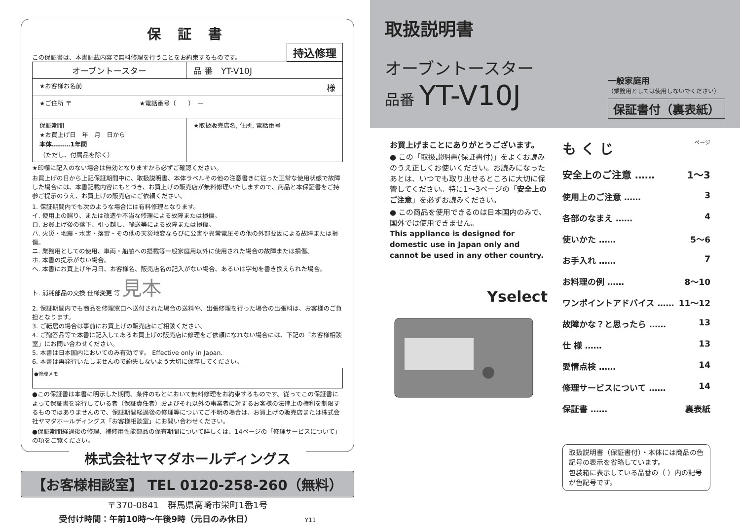保 証 書
この保証書は、本書記載内容で無料修理を行うことをお約束するものです。 持込修理
| オーブントースター | 品 番 YT-V10J |
| ★お客様お名前 様 | |
| ★ご住所 〒 ★電話番号（ ） － | |
| 保証期間 ★お買上げ日 年 月 日から 本体………1年間 （ただし、付属品を除く） | ★取扱販売店名, 住所, 電話番号 |
★印欄に記入のない場合は無効となりますから必ずご確認ください。
お買上げの日から上記保証期間中に、取扱説明書、本体ラベルその他の注意書きに従った正常な使用状態で故障した場合には、本書記載内容にもとづき、お買上げの販売店が無料修理いたしますので、商品と本保証書をご持参ご提示のうえ、お買上げの販売店にご依頼ください。
1. 保証期間内でも次のような場合には有料修理となります。
イ. 使用上の誤り、または改造や不当な修理による故障または損傷。
ロ. お買上げ後の落下、引っ越し、輸送等による故障または損傷。
ハ. 火災・地震・水害・落雷・その他の天災地変ならびに公害や異常電圧その他の外部要因による故障または損傷。
ニ. 業務用としての使用、車両・船舶への搭載等一般家庭用以外に使用された場合の故障または損傷。
ホ. 本書の提示がない場合。
ヘ. 本書にお買上げ年月日、お客様名、販売店名の記入がない場合、あるいは字句を書き換えられた場合。
ト. 消耗部品の交換 仕様変更 等 見本
2. 保証期間内でも商品を修理窓口へ送付された場合の送料や、出張修理を行った場合の出張料は、お客様のご負担となります。
3. ご転居の場合は事前にお買上げの販売店にご相談ください。
4. ご贈答品等で本書に記入してあるお買上げの販売店に修理をご依頼になれない場合には、下記の「お客様相談室」にお問い合わせください。
5. 本書は日本国内においてのみ有効です。 Effective only in Japan.
6. 本書は再発行いたしませんので紛失しないよう大切に保存してください。
●修理メモ
●この保証書は本書に明示した期間、条件のもとにおいて無料修理をお約束するものです。従ってこの保証書によって保証書を発行している者（保証責任者）およびそれ以外の事業者に対するお客様の法律上の権利を制限するものではありませんので、保証期間経過後の修理等についてご不明の場合は、お買上げの販売店または株式会社ヤマダホールディングス「お客様相談室」にお問い合わせください。
●保証期間経過後の修理、補修用性能部品の保有期間について詳しくは、14ページの「修理サービスについて」の項をご覧ください。
株式会社ヤマダホールディングス
【お客様相談室】 TEL 0120-258-260（無料）
〒370-0841　群馬県高崎市栄町1番1号
受付け時間：午前10時～午後9時（元日のみ休日） Y11
取扱説明書
オーブントースター
品番 YT-V10J
一般家庭用
（業務用としては使用しないでください）
保証書付（裏表紙）
お買上げまことにありがとうございます。
● この「取扱説明書(保証書付)」をよくお読みのうえ正しくお使いください。お読みになったあとは、いつでも取り出せるところに大切に保管してください。特に1～3ページの「安全上のご注意」を必ずお読みください。
● この商品を使用できるのは日本国内のみで、国外では使用できません。
This appliance is designed for domestic use in Japan only and cannot be used in any other country.
Yselect
も く じ ページ
安全上のご注意 …… 1～3
使用上のご注意 …… 3
各部のなまえ …… 4
使いかた …… 5～6
お手入れ …… 7
お料理の例 …… 8～10
ワンポイントアドバイス …… 11～12
故障かな？と思ったら …… 13
仕 様 …… 13
愛情点検 …… 14
修理サービスについて …… 14
保証書 …… 裏表紙
取扱説明書（保証書付）・本体には商品の色記号の表示を省略しています。
包装箱に表示している品番の（ ）内の記号が色記号です。